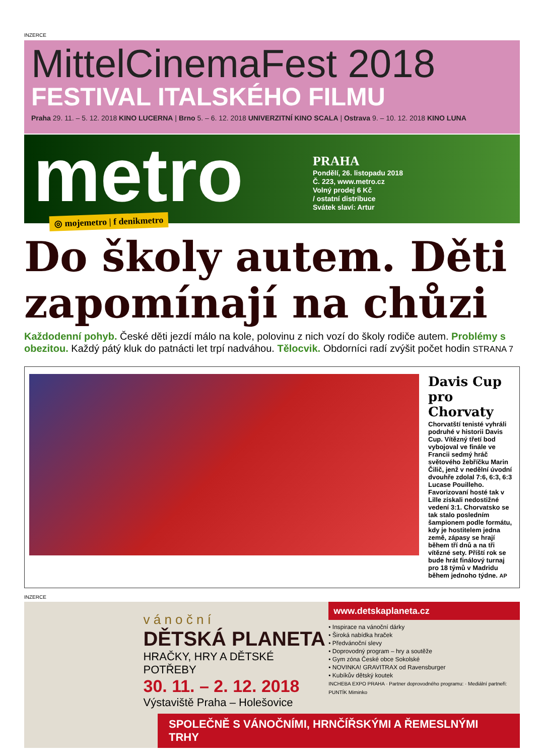INZERCE
MittelCinemaFest 2018
FESTIVAL ITALSKÉHO FILMU
Praha 29. 11. – 5. 12. 2018 KINO LUCERNA | Brno 5. – 6. 12. 2018 UNIVERZITNÍ KINO SCALA | Ostrava 9. – 10. 12. 2018 KINO LUNA
metro
PRAHA
Pondělí, 26. listopadu 2018
Č. 223, www.metro.cz
Volný prodej 6 Kč
/ ostatní distribuce
Svátek slaví: Artur
◎ mojemetro | f denikmetro
Do školy autem. Děti zapomínají na chůzi
Každodenní pohyb. České děti jezdí málo na kole, polovinu z nich vozí do školy rodiče autem. Problémy s obezitou. Každý pátý kluk do patnácti let trpí nadváhou. Tělocvik. Obdorníci radí zvýšit počet hodin STRANA 7
Davis Cup pro Chorvaty
Chorvatští tenisté vyhráli podruhé v historii Davis Cup. Vítězný třetí bod vybojoval ve finále ve Francii sedmý hráč světového žebříčku Marin Čilič, jenž v nedělní úvodní dvouhře zdolal 7:6, 6:3, 6:3 Lucase Pouilleho. Favorizovaní hosté tak v Lille získali nedostižné vedení 3:1. Chorvatsko se tak stalo posledním šampionem podle formátu, kdy je hostitelem jedna země, zápasy se hrají během tří dnů a na tři vítězné sety. Příští rok se bude hrát finálový turnaj pro 18 týmů v Madridu během jednoho týdne. AP
INZERCE
v á n o č n í
DĚTSKÁ PLANETA
HRAČKY, HRY A DĚTSKÉ POTŘEBY
30. 11. – 2. 12. 2018
Výstaviště Praha – Holešovice
www.detskaplaneta.cz
• Inspirace na vánoční dárky
• Široká nabídka hraček
• Předvánoční slevy
• Doprovodný program – hry a soutěže
• Gym zóna České obce Sokolské
• NOVINKA! GRAVITRAX od Ravensburger
• Kubíkův dětský koutek
INCHEBA EXPO PRAHA · Partner doprovodného programu: · Mediální partneři: PUNTÍK Miminko
SPOLEČNĚ S VÁNOČNÍMI, HRNČÍŘSKÝMI A ŘEMESLNÝMI TRHY